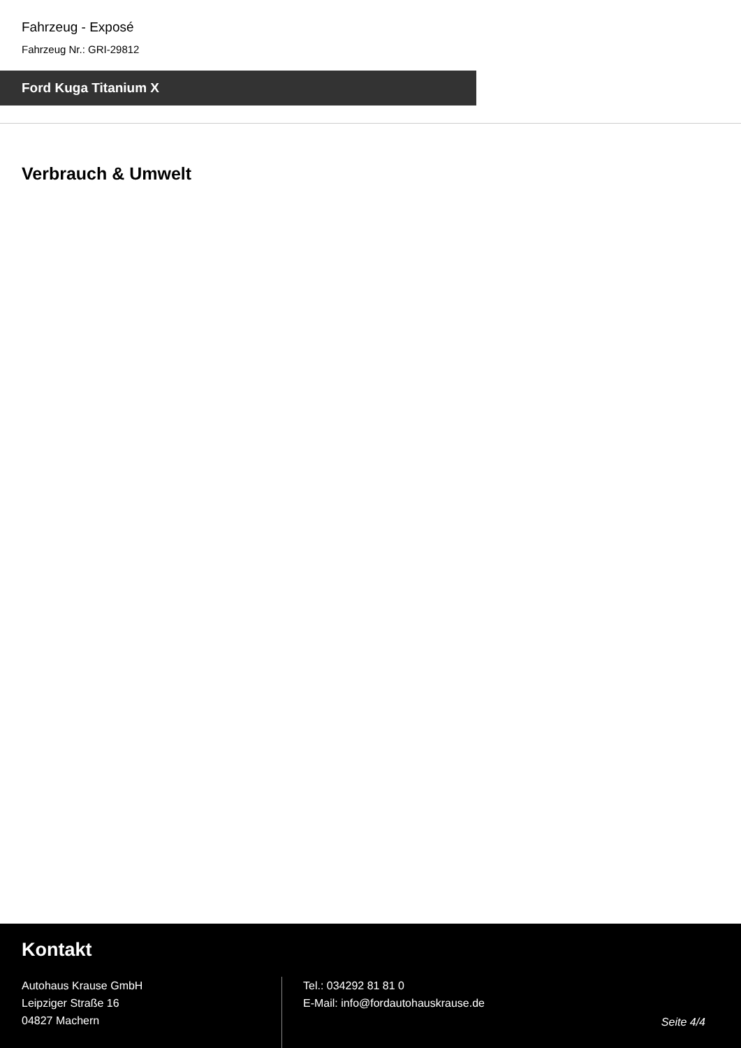Fahrzeug - Exposé
Fahrzeug Nr.: GRI-29812
Ford Kuga Titanium X
Verbrauch & Umwelt
Kontakt
Autohaus Krause GmbH
Leipziger Straße 16
04827 Machern
Tel.: 034292 81 81 0
E-Mail: info@fordautohauskrause.de
Seite 4/4